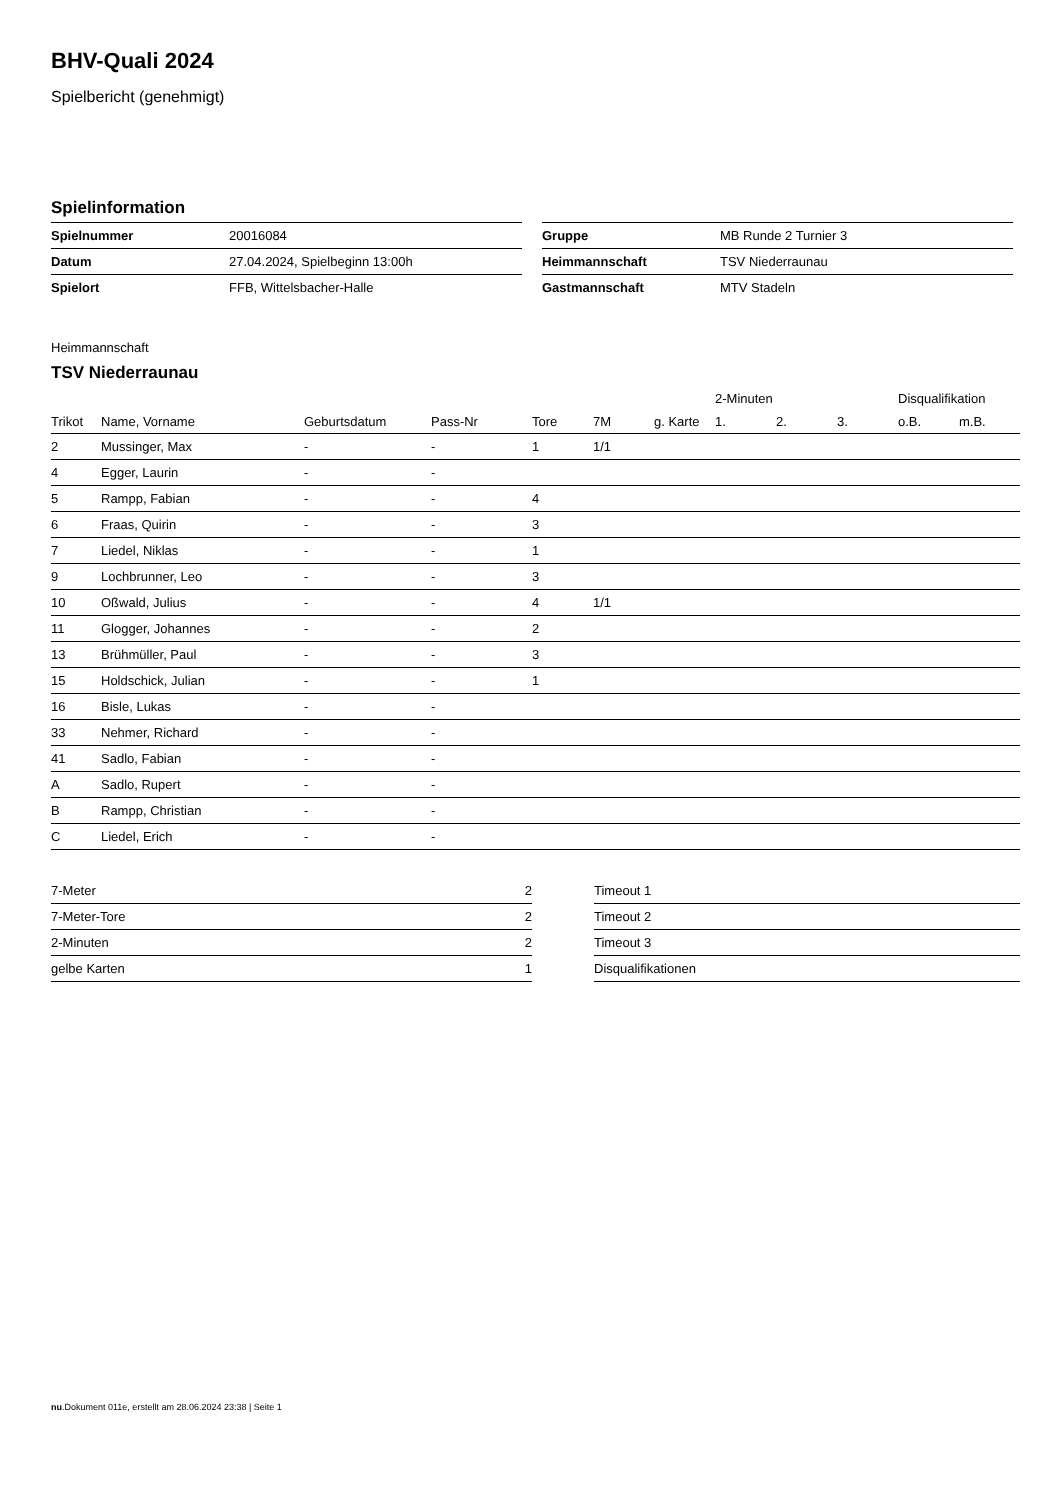BHV-Quali 2024
Spielbericht (genehmigt)
Spielinformation
| Spielnummer | 20016084 |
| Datum | 27.04.2024, Spielbeginn 13:00h |
| Spielort | FFB, Wittelsbacher-Halle |
| Gruppe | MB Runde 2 Turnier 3 |
| Heimmannschaft | TSV Niederraunau |
| Gastmannschaft | MTV Stadeln |
Heimmannschaft
TSV Niederraunau
| | | | | | | | 2-Minuten | | | Disqualifikation | |
| --- | --- | --- | --- | --- | --- | --- | --- | --- | --- | --- | --- |
| Trikot | Name, Vorname | Geburtsdatum | Pass-Nr | Tore | 7M | g. Karte | 1. | 2. | 3. | o.B. | m.B. |
| 2 | Mussinger, Max | - | - | 1 | 1/1 | | | | | | |
| 4 | Egger, Laurin | - | - | | | | | | | | |
| 5 | Rampp, Fabian | - | - | 4 | | | | | | | |
| 6 | Fraas, Quirin | - | - | 3 | | | | | | | |
| 7 | Liedel, Niklas | - | - | 1 | | | | | | | |
| 9 | Lochbrunner, Leo | - | - | 3 | | | | | | | |
| 10 | Oßwald, Julius | - | - | 4 | 1/1 | | | | | | |
| 11 | Glogger, Johannes | - | - | 2 | | | | | | | |
| 13 | Brühmüller, Paul | - | - | 3 | | | | | | | |
| 15 | Holdschick, Julian | - | - | 1 | | | | | | | |
| 16 | Bisle, Lukas | - | - | | | | | | | | |
| 33 | Nehmer, Richard | - | - | | | | | | | | |
| 41 | Sadlo, Fabian | - | - | | | | | | | | |
| A | Sadlo, Rupert | - | - | | | | | | | | |
| B | Rampp, Christian | - | - | | | | | | | | |
| C | Liedel, Erich | - | - | | | | | | | | |
| 7-Meter | 2 |
| 7-Meter-Tore | 2 |
| 2-Minuten | 2 |
| gelbe Karten | 1 |
| Timeout 1 |
| Timeout 2 |
| Timeout 3 |
| Disqualifikationen |
nu.Dokument 011e, erstellt am 28.06.2024 23:38 | Seite 1